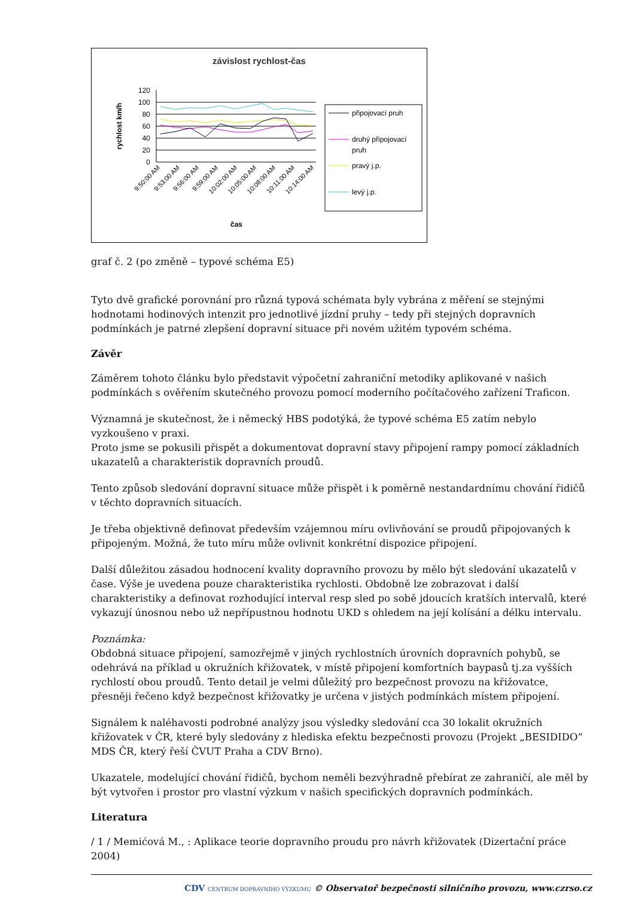závislost rychlost-čas
rychlost km/h
120
100
80
60
40
20
0
9:50:00 AM
9:53:00 AM
9:56:00 AM
9:59:00 AM
10:02:00 AM
10:05:00 AM
10:08:00 AM
10:11:00 AM
10:14:00 AM
čas
připojovací pruh
druhý připojovací
pruh
pravý j.p.
levý j.p.
graf č. 2 (po změně – typové schéma E5)
Tyto dvě grafické porovnání pro různá typová schémata byly vybrána z měření se stejnými hodnotami hodinových intenzit pro jednotlivé jízdní pruhy – tedy při stejných dopravních podmínkách je patrné zlepšení dopravní situace při novém užitém typovém schéma.
Závěr
Záměrem tohoto článku bylo představit výpočetní zahraniční metodiky aplikované v našich podmínkách s ověřením skutečného provozu pomocí moderního počítačového zařízení Traficon.
Významná je skutečnost, že i německý HBS podotýká, že typové schéma E5 zatím nebylo vyzkoušeno v praxi.
Proto jsme se pokusili přispět a dokumentovat dopravní stavy připojení rampy pomocí základních ukazatelů a charakteristik dopravních proudů.
Tento způsob sledování dopravní situace může přispět i k poměrně nestandardnímu chování řidičů v těchto dopravních situacích.
Je třeba objektivně definovat především vzájemnou míru ovlivňování se proudů připojovaných k připojeným. Možná, že tuto míru může ovlivnit konkrétní dispozice připojení.
Další důležitou zásadou hodnocení kvality dopravního provozu by mělo být sledování ukazatelů v čase. Výše je uvedena pouze charakteristika rychlosti. Obdobně lze zobrazovat i další charakteristiky a definovat rozhodující interval resp sled po sobě jdoucích kratších intervalů, které vykazují únosnou nebo už nepřípustnou hodnotu UKD s ohledem na její kolísání a délku intervalu.
Poznámka:
Obdobná situace připojení, samozřejmě v jiných rychlostních úrovních dopravních pohybů, se odehrává na příklad u okružních křižovatek, v místě připojení komfortních baypasů tj.za vyšších rychlostí obou proudů. Tento detail je velmi důležitý pro bezpečnost provozu na křižovatce, přesněji řečeno když bezpečnost křižovatky je určena v jistých podmínkách místem připojení.
Signálem k naléhavosti podrobné analýzy jsou výsledky sledování cca 30 lokalit okružních křižovatek v ČR, které byly sledovány z hlediska efektu bezpečnosti provozu (Projekt „BESIDIDO“ MDS ČR, který řeší ČVUT Praha a CDV Brno).
Ukazatele, modelující chování řidičů, bychom neměli bezvýhradně přebírat ze zahraničí, ale měl by být vytvořen i prostor pro vlastní výzkum v našich specifických dopravních podmínkách.
Literatura
/ 1 / Memićová M., : Aplikace teorie dopravního proudu pro návrh křižovatek (Dizertační práce 2004)
CDV CENTRUM DOPRAVNÍHO VÝZKUMU © Observatoř bezpečnosti silničního provozu, www.czrso.cz